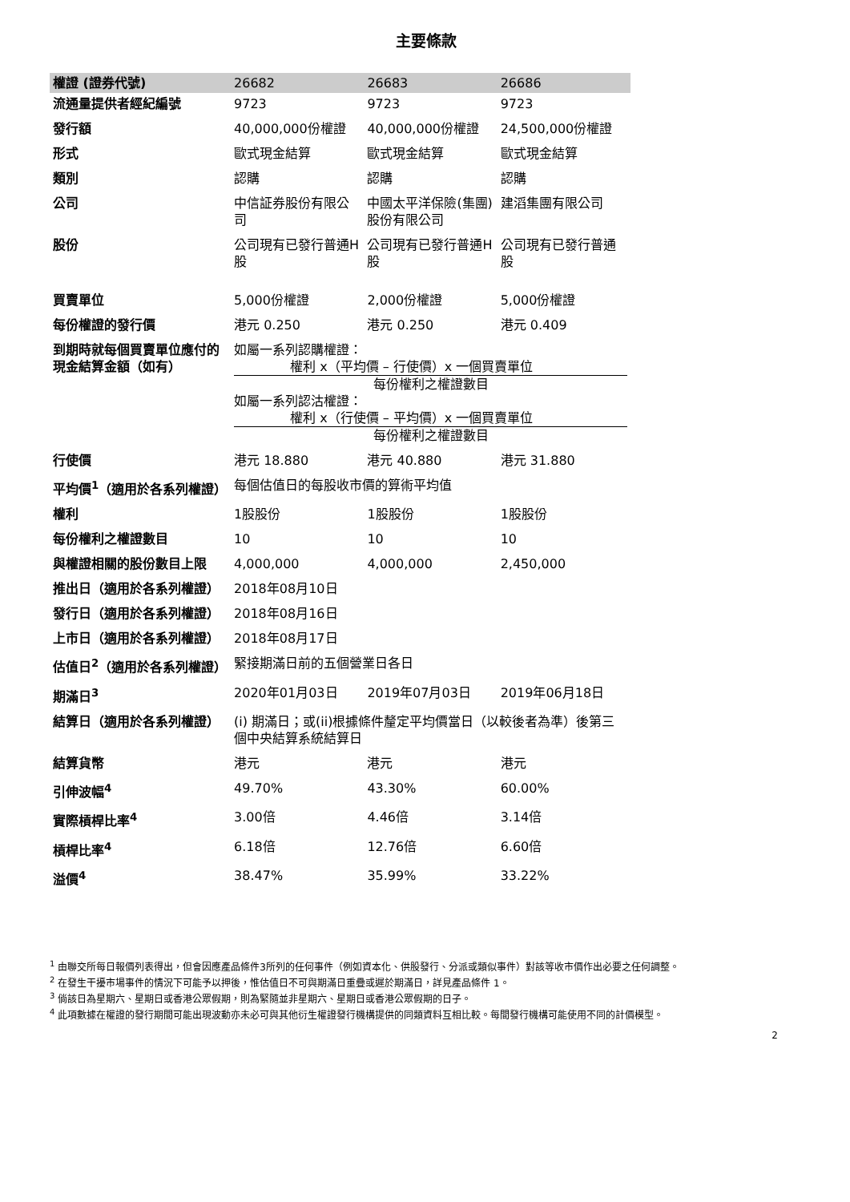主要條款
| 權證 (證券代號) | 26682 | 26683 | 26686 |
| 流通量提供者經紀編號 | 9723 | 9723 | 9723 |
| 發行額 | 40,000,000份權證 | 40,000,000份權證 | 24,500,000份權證 |
| 形式 | 歐式現金結算 | 歐式現金結算 | 歐式現金結算 |
| 類別 | 認購 | 認購 | 認購 |
| 公司 | 中信証券股份有限公司 | 中國太平洋保險(集團)股份有限公司 | 建滔集團有限公司 |
| 股份 | 公司現有已發行普通H股 | 公司現有已發行普通H股 | 公司現有已發行普通股 |
| 買賣單位 | 5,000份權證 | 2,000份權證 | 5,000份權證 |
| 每份權證的發行價 | 港元 0.250 | 港元 0.250 | 港元 0.409 |
| 到期時就每個買賣單位應付的現金結算金額（如有） | 如屬一系列認購權證： 權利 x（平均價 – 行使價）x 一個買賣單位 每份權利之權證數目 如屬一系列認沽權證： 權利 x（行使價 – 平均價）x 一個買賣單位 每份權利之權證數目 | | |
| 行使價 | 港元 18.880 | 港元 40.880 | 港元 31.880 |
| 平均價<sup>1</sup>（適用於各系列權證） | 每個估值日的每股收市價的算術平均值 | | |
| 權利 | 1股股份 | 1股股份 | 1股股份 |
| 每份權利之權證數目 | 10 | 10 | 10 |
| 與權證相關的股份數目上限 | 4,000,000 | 4,000,000 | 2,450,000 |
| 推出日（適用於各系列權證） | 2018年08月10日 | | |
| 發行日（適用於各系列權證） | 2018年08月16日 | | |
| 上市日（適用於各系列權證） | 2018年08月17日 | | |
| 估值日<sup>2</sup>（適用於各系列權證） | 緊接期滿日前的五個營業日各日 | | |
| 期滿日<sup>3</sup> | 2020年01月03日 | 2019年07月03日 | 2019年06月18日 |
| 結算日（適用於各系列權證） | (i) 期滿日；或(ii)根據條件釐定平均價當日（以較後者為準）後第三個中央結算系統結算日 | | |
| 結算貨幣 | 港元 | 港元 | 港元 |
| 引伸波幅<sup>4</sup> | 49.70% | 43.30% | 60.00% |
| 實際槓桿比率<sup>4</sup> | 3.00倍 | 4.46倍 | 3.14倍 |
| 槓桿比率<sup>4</sup> | 6.18倍 | 12.76倍 | 6.60倍 |
| 溢價<sup>4</sup> | 38.47% | 35.99% | 33.22% |
<sup>1</sup> 由聯交所每日報價列表得出，但會因應產品條件3所列的任何事件（例如資本化、供股發行、分派或類似事件）對該等收市價作出必要之任何調整。
<sup>2</sup> 在發生干擾市場事件的情況下可能予以押後，惟估值日不可與期滿日重疊或遲於期滿日，詳見產品條件 1。
<sup>3</sup> 倘該日為星期六、星期日或香港公眾假期，則為緊隨並非星期六、星期日或香港公眾假期的日子。
<sup>4</sup> 此項數據在權證的發行期間可能出現波動亦未必可與其他衍生權證發行機構提供的同類資料互相比較。每間發行機構可能使用不同的計價模型。
2